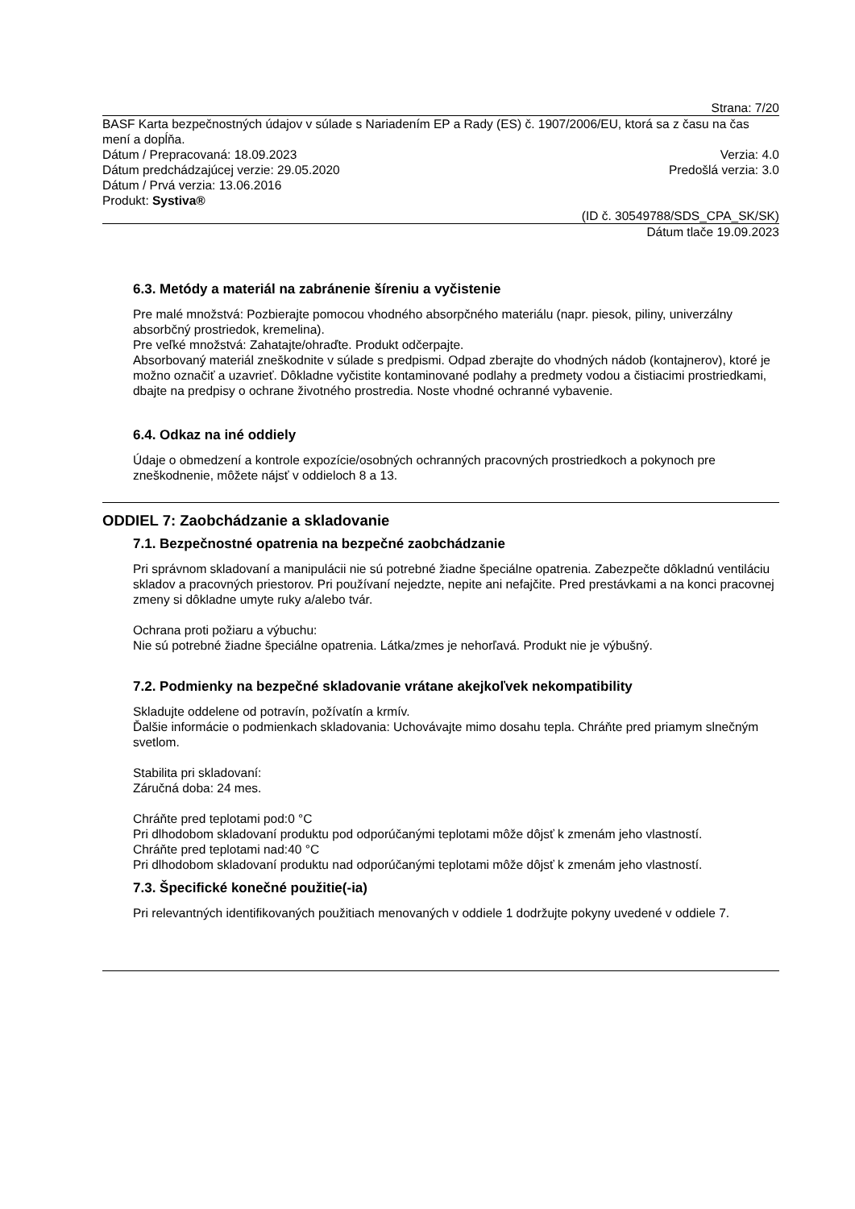Strana: 7/20
BASF Karta bezpečnostných údajov v súlade s Nariadením EP a Rady (ES) č. 1907/2006/EU, ktorá sa z času na čas mení a dopĺňa.
Dátum / Prepracovaná: 18.09.2023 Verzia: 4.0
Dátum predchádzajúcej verzie: 29.05.2020 Predošlá verzia: 3.0
Dátum / Prvá verzia: 13.06.2016
Produkt: Systiva®
(ID č. 30549788/SDS_CPA_SK/SK)
Dátum tlače 19.09.2023
6.3. Metódy a materiál na zabránenie šíreniu a vyčistenie
Pre malé množstvá: Pozbierajte pomocou vhodného absorpčného materiálu (napr. piesok, piliny, univerzálny absorbčný prostriedok, kremelina).
Pre veľké množstvá: Zahatajte/ohraďte. Produkt odčerpajte.
Absorbovaný materiál zneškodnite v súlade s predpismi. Odpad zberajte do vhodných nádob (kontajnerov), ktoré je možno označiť a uzavrieť. Dôkladne vyčistite kontaminované podlahy a predmety vodou a čistiacimi prostriedkami, dbajte na predpisy o ochrane životného prostredia. Noste vhodné ochranné vybavenie.
6.4. Odkaz na iné oddiely
Údaje o obmedzení a kontrole expozície/osobných ochranných pracovných prostriedkoch a pokynoch pre zneškodnenie, môžete nájsť v oddieloch 8 a 13.
ODDIEL 7: Zaobchádzanie a skladovanie
7.1. Bezpečnostné opatrenia na bezpečné zaobchádzanie
Pri správnom skladovaní a manipulácii nie sú potrebné žiadne špeciálne opatrenia. Zabezpečte dôkladnú ventiláciu skladov a pracovných priestorov. Pri používaní nejedzte, nepite ani nefajčite. Pred prestávkami a na konci pracovnej zmeny si dôkladne umyte ruky a/alebo tvár.
Ochrana proti požiaru a výbuchu:
Nie sú potrebné žiadne špeciálne opatrenia. Látka/zmes je nehorľavá. Produkt nie je výbušný.
7.2. Podmienky na bezpečné skladovanie vrátane akejkoľvek nekompatibility
Skladujte oddelene od potravín, požívatín a krmív.
Ďalšie informácie o podmienkach skladovania: Uchovávajte mimo dosahu tepla. Chráňte pred priamym slnečným svetlom.
Stabilita pri skladovaní:
Záručná doba: 24 mes.
Chráňte pred teplotami pod:0 °C
Pri dlhodobom skladovaní produktu pod odporúčanými teplotami môže dôjsť k zmenám jeho vlastností.
Chráňte pred teplotami nad:40 °C
Pri dlhodobom skladovaní produktu nad odporúčanými teplotami môže dôjsť k zmenám jeho vlastností.
7.3. Špecifické konečné použitie(-ia)
Pri relevantných identifikovaných použitiach menovaných v oddiele 1 dodržujte pokyny uvedené v oddiele 7.